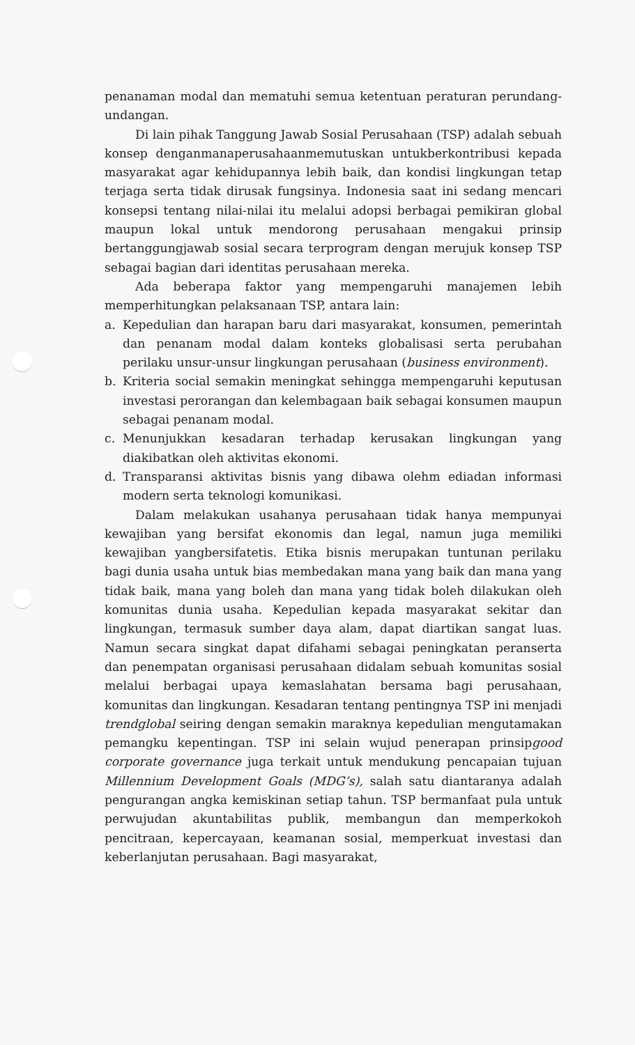penanaman modal dan mematuhi semua ketentuan peraturan perundang-undangan.
Di lain pihak Tanggung Jawab Sosial Perusahaan (TSP) adalah sebuah konsep denganmanaperusahaanmemutuskan untukberkontribusi kepada masyarakat agar kehidupannya lebih baik, dan kondisi lingkungan tetap terjaga serta tidak dirusak fungsinya. Indonesia saat ini sedang mencari konsepsi tentang nilai-nilai itu melalui adopsi berbagai pemikiran global maupun lokal untuk mendorong perusahaan mengakui prinsip bertanggungjawab sosial secara terprogram dengan merujuk konsep TSP sebagai bagian dari identitas perusahaan mereka.
Ada beberapa faktor yang mempengaruhi manajemen lebih memperhitungkan pelaksanaan TSP, antara lain:
a. Kepedulian dan harapan baru dari masyarakat, konsumen, pemerintah dan penanam modal dalam konteks globalisasi serta perubahan perilaku unsur-unsur lingkungan perusahaan (business environment).
b. Kriteria social semakin meningkat sehingga mempengaruhi keputusan investasi perorangan dan kelembagaan baik sebagai konsumen maupun sebagai penanam modal.
c. Menunjukkan kesadaran terhadap kerusakan lingkungan yang diakibatkan oleh aktivitas ekonomi.
d. Transparansi aktivitas bisnis yang dibawa olehm ediadan informasi modern serta teknologi komunikasi.
Dalam melakukan usahanya perusahaan tidak hanya mempunyai kewajiban yang bersifat ekonomis dan legal, namun juga memiliki kewajiban yangbersifatetis. Etika bisnis merupakan tuntunan perilaku bagi dunia usaha untuk bias membedakan mana yang baik dan mana yang tidak baik, mana yang boleh dan mana yang tidak boleh dilakukan oleh komunitas dunia usaha. Kepedulian kepada masyarakat sekitar dan lingkungan, termasuk sumber daya alam, dapat diartikan sangat luas. Namun secara singkat dapat difahami sebagai peningkatan peranserta dan penempatan organisasi perusahaan didalam sebuah komunitas sosial melalui berbagai upaya kemaslahatan bersama bagi perusahaan, komunitas dan lingkungan. Kesadaran tentang pentingnya TSP ini menjadi trendglobal seiring dengan semakin maraknya kepedulian mengutamakan pemangku kepentingan. TSP ini selain wujud penerapan prinsipgood corporate governance juga terkait untuk mendukung pencapaian tujuan Millennium Development Goals (MDG’s), salah satu diantaranya adalah pengurangan angka kemiskinan setiap tahun. TSP bermanfaat pula untuk perwujudan akuntabilitas publik, membangun dan memperkokoh pencitraan, kepercayaan, keamanan sosial, memperkuat investasi dan keberlanjutan perusahaan. Bagi masyarakat,